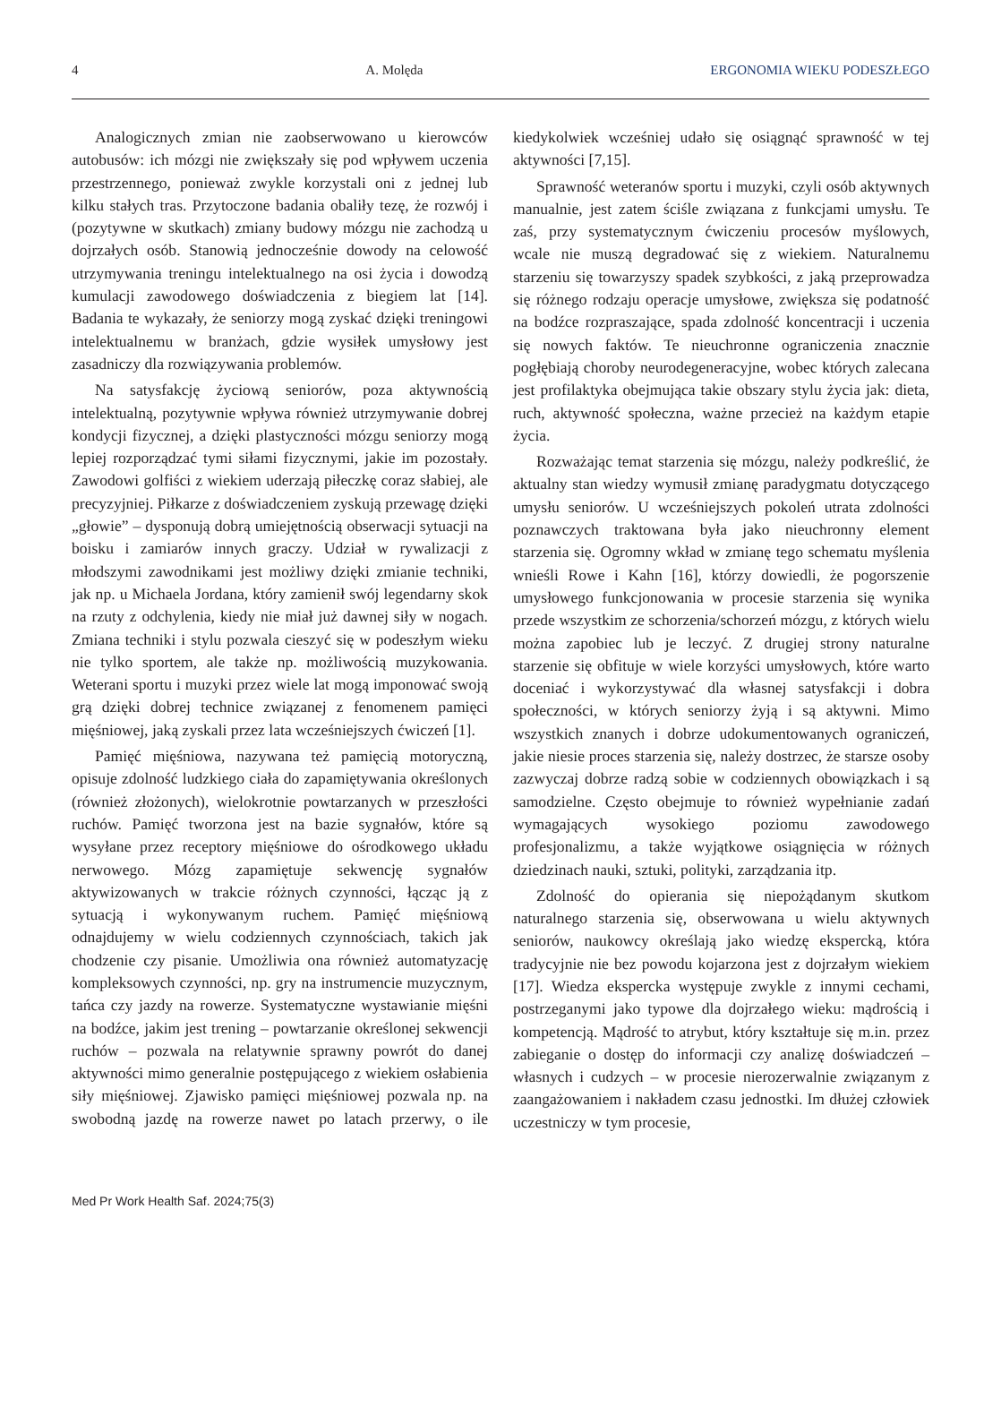4 A. Molęda ERGONOMIA WIEKU PODESZŁEGO
Analogicznych zmian nie zaobserwowano u kierowców autobusów: ich mózgi nie zwiększały się pod wpływem uczenia przestrzennego, ponieważ zwykle korzystali oni z jednej lub kilku stałych tras. Przytoczone badania obaliły tezę, że rozwój i (pozytywne w skutkach) zmiany budowy mózgu nie zachodzą u dojrzałych osób. Stanowią jednocześnie dowody na celowość utrzymywania treningu intelektualnego na osi życia i dowodzą kumulacji zawodowego doświadczenia z biegiem lat [14]. Badania te wykazały, że seniorzy mogą zyskać dzięki treningowi intelektualnemu w branżach, gdzie wysiłek umysłowy jest zasadniczy dla rozwiązywania problemów.
Na satysfakcję życiową seniorów, poza aktywnością intelektualną, pozytywnie wpływa również utrzymywanie dobrej kondycji fizycznej, a dzięki plastyczności mózgu seniorzy mogą lepiej rozporządzać tymi siłami fizycznymi, jakie im pozostały. Zawodowi golfiści z wiekiem uderzają piłeczkę coraz słabiej, ale precyzyjniej. Piłkarze z doświadczeniem zyskują przewagę dzięki „głowie” – dysponują dobrą umiejętnością obserwacji sytuacji na boisku i zamiarów innych graczy. Udział w rywalizacji z młodszymi zawodnikami jest możliwy dzięki zmianie techniki, jak np. u Michaela Jordana, który zamienił swój legendarny skok na rzuty z odchylenia, kiedy nie miał już dawnej siły w nogach. Zmiana techniki i stylu pozwala cieszyć się w podeszłym wieku nie tylko sportem, ale także np. możliwością muzykowania. Weterani sportu i muzyki przez wiele lat mogą imponować swoją grą dzięki dobrej technice związanej z fenomenem pamięci mięśniowej, jaką zyskali przez lata wcześniejszych ćwiczeń [1].
Pamięć mięśniowa, nazywana też pamięcią motoryczną, opisuje zdolność ludzkiego ciała do zapamiętywania określonych (również złożonych), wielokrotnie powtarzanych w przeszłości ruchów. Pamięć tworzona jest na bazie sygnałów, które są wysyłane przez receptory mięśniowe do ośrodkowego układu nerwowego. Mózg zapamiętuje sekwencję sygnałów aktywizowanych w trakcie różnych czynności, łącząc ją z sytuacją i wykonywanym ruchem. Pamięć mięśniową odnajdujemy w wielu codziennych czynnościach, takich jak chodzenie czy pisanie. Umożliwia ona również automatyzację kompleksowych czynności, np. gry na instrumencie muzycznym, tańca czy jazdy na rowerze. Systematyczne wystawianie mięśni na bodźce, jakim jest trening – powtarzanie określonej sekwencji ruchów – pozwala na relatywnie sprawny powrót do danej aktywności mimo generalnie postępującego z wiekiem osłabienia siły mięśniowej. Zjawisko pamięci mięśniowej pozwala np. na swobodną jazdę na rowerze nawet po latach przerwy, o ile kiedykolwiek wcześniej udało się osiągnąć sprawność w tej aktywności [7,15].
Sprawność weteranów sportu i muzyki, czyli osób aktywnych manualnie, jest zatem ściśle związana z funkcjami umysłu. Te zaś, przy systematycznym ćwiczeniu procesów myślowych, wcale nie muszą degradować się z wiekiem. Naturalnemu starzeniu się towarzyszy spadek szybkości, z jaką przeprowadza się różnego rodzaju operacje umysłowe, zwiększa się podatność na bodźce rozpraszające, spada zdolność koncentracji i uczenia się nowych faktów. Te nieuchronne ograniczenia znacznie pogłębiają choroby neurodegeneracyjne, wobec których zalecana jest profilaktyka obejmująca takie obszary stylu życia jak: dieta, ruch, aktywność społeczna, ważne przecież na każdym etapie życia.
Rozważając temat starzenia się mózgu, należy podkreślić, że aktualny stan wiedzy wymusił zmianę paradygmatu dotyczącego umysłu seniorów. U wcześniejszych pokoleń utrata zdolności poznawczych traktowana była jako nieuchronny element starzenia się. Ogromny wkład w zmianę tego schematu myślenia wnieśli Rowe i Kahn [16], którzy dowiedli, że pogorszenie umysłowego funkcjonowania w procesie starzenia się wynika przede wszystkim ze schorzenia/schorzeń mózgu, z których wielu można zapobiec lub je leczyć. Z drugiej strony naturalne starzenie się obfituje w wiele korzyści umysłowych, które warto doceniać i wykorzystywać dla własnej satysfakcji i dobra społeczności, w których seniorzy żyją i są aktywni. Mimo wszystkich znanych i dobrze udokumentowanych ograniczeń, jakie niesie proces starzenia się, należy dostrzec, że starsze osoby zazwyczaj dobrze radzą sobie w codziennych obowiązkach i są samodzielne. Często obejmuje to również wypełnianie zadań wymagających wysokiego poziomu zawodowego profesjonalizmu, a także wyjątkowe osiągnięcia w różnych dziedzinach nauki, sztuki, polityki, zarządzania itp.
Zdolność do opierania się niepożądanym skutkom naturalnego starzenia się, obserwowana u wielu aktywnych seniorów, naukowcy określają jako wiedzę ekspercką, która tradycyjnie nie bez powodu kojarzona jest z dojrzałym wiekiem [17]. Wiedza ekspercka występuje zwykle z innymi cechami, postrzeganymi jako typowe dla dojrzałego wieku: mądrością i kompetencją. Mądrość to atrybut, który kształtuje się m.in. przez zabieganie o dostęp do informacji czy analizę doświadczeń – własnych i cudzych – w procesie nierozerwalnie związanym z zaangażowaniem i nakładem czasu jednostki. Im dłużej człowiek uczestniczy w tym procesie,
Med Pr Work Health Saf. 2024;75(3)